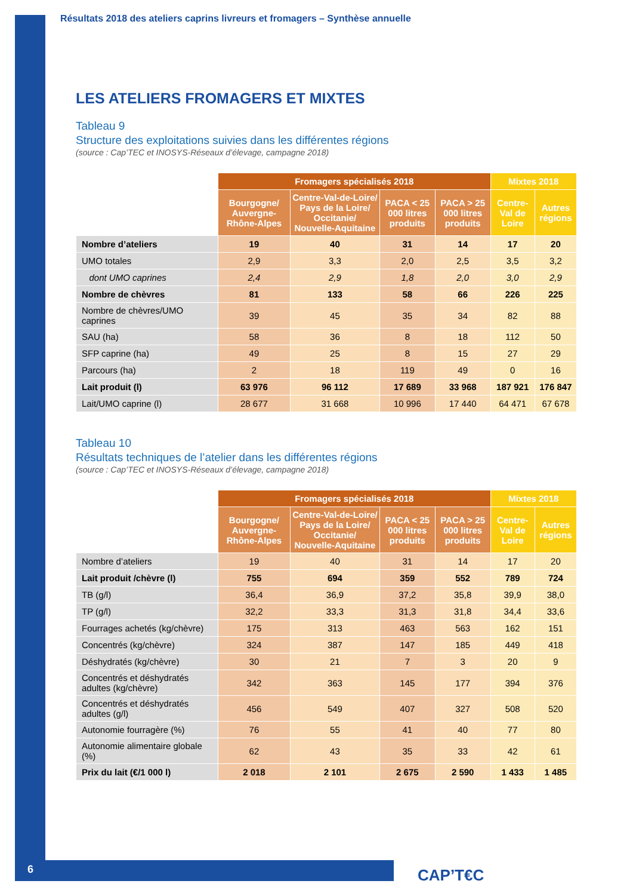Résultats 2018 des ateliers caprins livreurs et fromagers – Synthèse annuelle
LES ATELIERS FROMAGERS ET MIXTES
Tableau 9
Structure des exploitations suivies dans les différentes régions
(source : Cap’TEC et INOSYS-Réseaux d’élevage, campagne 2018)
| | Fromagers spécialisés 2018 | | | | Mixtes 2018 | |
| --- | --- | --- | --- | --- | --- | --- |
| | Bourgogne/ Auvergne-Rhône-Alpes | Centre-Val-de-Loire/ Pays de la Loire/ Occitanie/ Nouvelle-Aquitaine | PACA < 25 000 litres produits | PACA > 25 000 litres produits | Centre-Val de Loire | Autres régions |
| Nombre d’ateliers | 19 | 40 | 31 | 14 | 17 | 20 |
| UMO totales | 2,9 | 3,3 | 2,0 | 2,5 | 3,5 | 3,2 |
| dont UMO caprines | 2,4 | 2,9 | 1,8 | 2,0 | 3,0 | 2,9 |
| Nombre de chèvres | 81 | 133 | 58 | 66 | 226 | 225 |
| Nombre de chèvres/UMO caprines | 39 | 45 | 35 | 34 | 82 | 88 |
| SAU (ha) | 58 | 36 | 8 | 18 | 112 | 50 |
| SFP caprine (ha) | 49 | 25 | 8 | 15 | 27 | 29 |
| Parcours (ha) | 2 | 18 | 119 | 49 | 0 | 16 |
| Lait produit (l) | 63 976 | 96 112 | 17 689 | 33 968 | 187 921 | 176 847 |
| Lait/UMO caprine (l) | 28 677 | 31 668 | 10 996 | 17 440 | 64 471 | 67 678 |
Tableau 10
Résultats techniques de l’atelier dans les différentes régions
(source : Cap’TEC et INOSYS-Réseaux d’élevage, campagne 2018)
| | Fromagers spécialisés 2018 | | | | Mixtes 2018 | |
| --- | --- | --- | --- | --- | --- | --- |
| | Bourgogne/ Auvergne-Rhône-Alpes | Centre-Val-de-Loire/ Pays de la Loire/ Occitanie/ Nouvelle-Aquitaine | PACA < 25 000 litres produits | PACA > 25 000 litres produits | Centre-Val de Loire | Autres régions |
| Nombre d’ateliers | 19 | 40 | 31 | 14 | 17 | 20 |
| Lait produit /chèvre (l) | 755 | 694 | 359 | 552 | 789 | 724 |
| TB (g/l) | 36,4 | 36,9 | 37,2 | 35,8 | 39,9 | 38,0 |
| TP (g/l) | 32,2 | 33,3 | 31,3 | 31,8 | 34,4 | 33,6 |
| Fourrages achetés (kg/chèvre) | 175 | 313 | 463 | 563 | 162 | 151 |
| Concentrés (kg/chèvre) | 324 | 387 | 147 | 185 | 449 | 418 |
| Déshydratés (kg/chèvre) | 30 | 21 | 7 | 3 | 20 | 9 |
| Concentrés et déshydratés adultes (kg/chèvre) | 342 | 363 | 145 | 177 | 394 | 376 |
| Concentrés et déshydratés adultes (g/l) | 456 | 549 | 407 | 327 | 508 | 520 |
| Autonomie fourragère (%) | 76 | 55 | 41 | 40 | 77 | 80 |
| Autonomie alimentaire globale (%) | 62 | 43 | 35 | 33 | 42 | 61 |
| Prix du lait (€/1 000 l) | 2 018 | 2 101 | 2 675 | 2 590 | 1 433 | 1 485 |
6 CAP’T€C